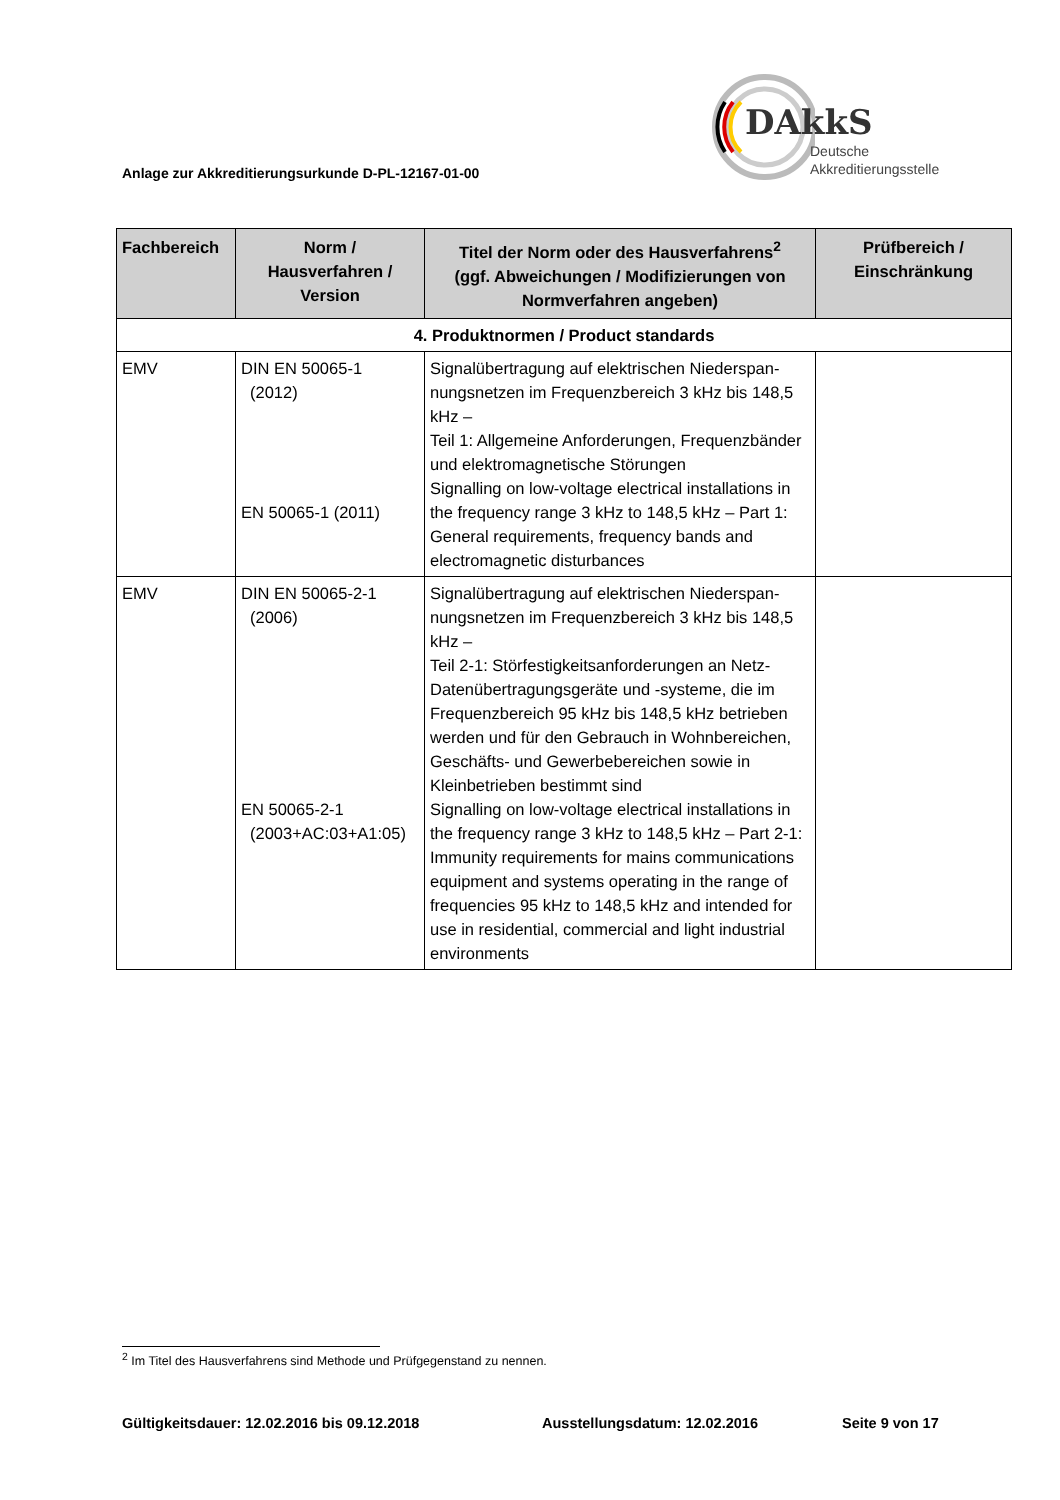Anlage zur Akkreditierungsurkunde D-PL-12167-01-00
DAkkS
Deutsche
Akkreditierungsstelle
| Fachbereich | Norm / Hausverfahren / Version | Titel der Norm oder des Hausverfahrens<sup>2</sup> (ggf. Abweichungen / Modifizierungen von Normverfahren angeben) | Prüfbereich / Einschränkung |
| --- | --- | --- | --- |
| 4. Produktnormen / Product standards | | | |
| EMV | DIN EN 50065-1 (2012) EN 50065-1 (2011) | Signalübertragung auf elektrischen Niederspan-nungsnetzen im Frequenzbereich 3 kHz bis 148,5 kHz – Teil 1: Allgemeine Anforderungen, Frequenzbänder und elektromagnetische Störungen Signalling on low-voltage electrical installations in the frequency range 3 kHz to 148,5 kHz – Part 1: General requirements, frequency bands and electromagnetic disturbances | |
| EMV | DIN EN 50065-2-1 (2006) EN 50065-2-1 (2003+AC:03+A1:05) | Signalübertragung auf elektrischen Niederspan-nungsnetzen im Frequenzbereich 3 kHz bis 148,5 kHz – Teil 2-1: Störfestigkeitsanforderungen an Netz-Datenübertragungsgeräte und -systeme, die im Frequenzbereich 95 kHz bis 148,5 kHz betrieben werden und für den Gebrauch in Wohnbereichen, Geschäfts- und Gewerbebereichen sowie in Kleinbetrieben bestimmt sind Signalling on low-voltage electrical installations in the frequency range 3 kHz to 148,5 kHz – Part 2-1: Immunity requirements for mains communications equipment and systems operating in the range of frequencies 95 kHz to 148,5 kHz and intended for use in residential, commercial and light industrial environments | |
<sup>2</sup> Im Titel des Hausverfahrens sind Methode und Prüfgegenstand zu nennen.
Gültigkeitsdauer: 12.02.2016 bis 09.12.2018 Ausstellungsdatum: 12.02.2016 Seite 9 von 17